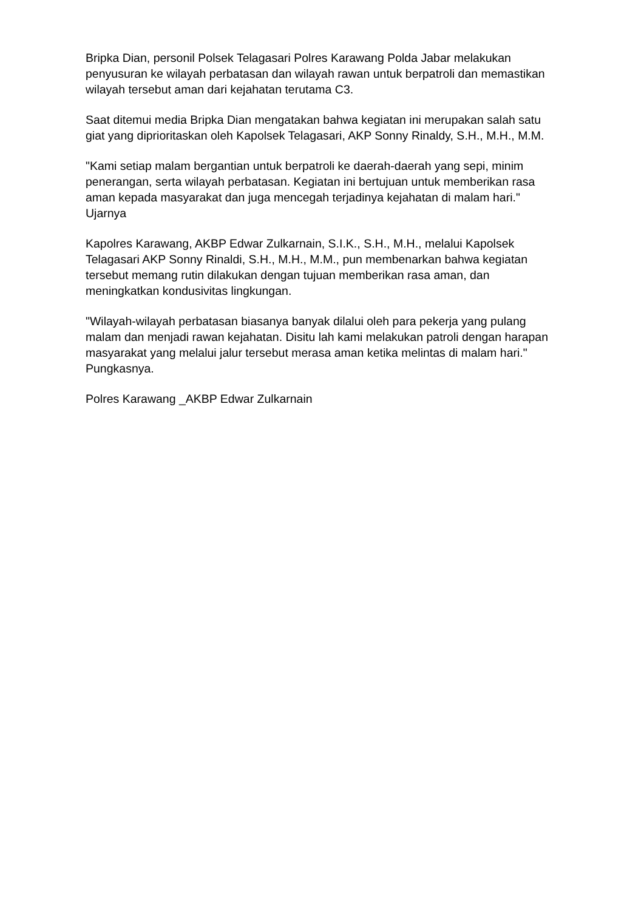Bripka Dian, personil Polsek Telagasari Polres Karawang Polda Jabar melakukan penyusuran ke wilayah perbatasan dan wilayah rawan untuk berpatroli dan memastikan wilayah tersebut aman dari kejahatan terutama C3.
Saat ditemui media Bripka Dian mengatakan bahwa kegiatan ini merupakan salah satu giat yang diprioritaskan oleh Kapolsek Telagasari, AKP Sonny Rinaldy, S.H., M.H., M.M.
"Kami setiap malam bergantian untuk berpatroli ke daerah-daerah yang sepi, minim penerangan, serta wilayah perbatasan. Kegiatan ini bertujuan untuk memberikan rasa aman kepada masyarakat dan juga mencegah terjadinya kejahatan di malam hari." Ujarnya
Kapolres Karawang, AKBP Edwar Zulkarnain, S.I.K., S.H., M.H., melalui Kapolsek Telagasari AKP Sonny Rinaldi, S.H., M.H., M.M., pun membenarkan bahwa kegiatan tersebut memang rutin dilakukan dengan tujuan memberikan rasa aman, dan meningkatkan kondusivitas lingkungan.
"Wilayah-wilayah perbatasan biasanya banyak dilalui oleh para pekerja yang pulang malam dan menjadi rawan kejahatan. Disitu lah kami melakukan patroli dengan harapan masyarakat yang melalui jalur tersebut merasa aman ketika melintas di malam hari." Pungkasnya.
Polres Karawang _AKBP Edwar Zulkarnain